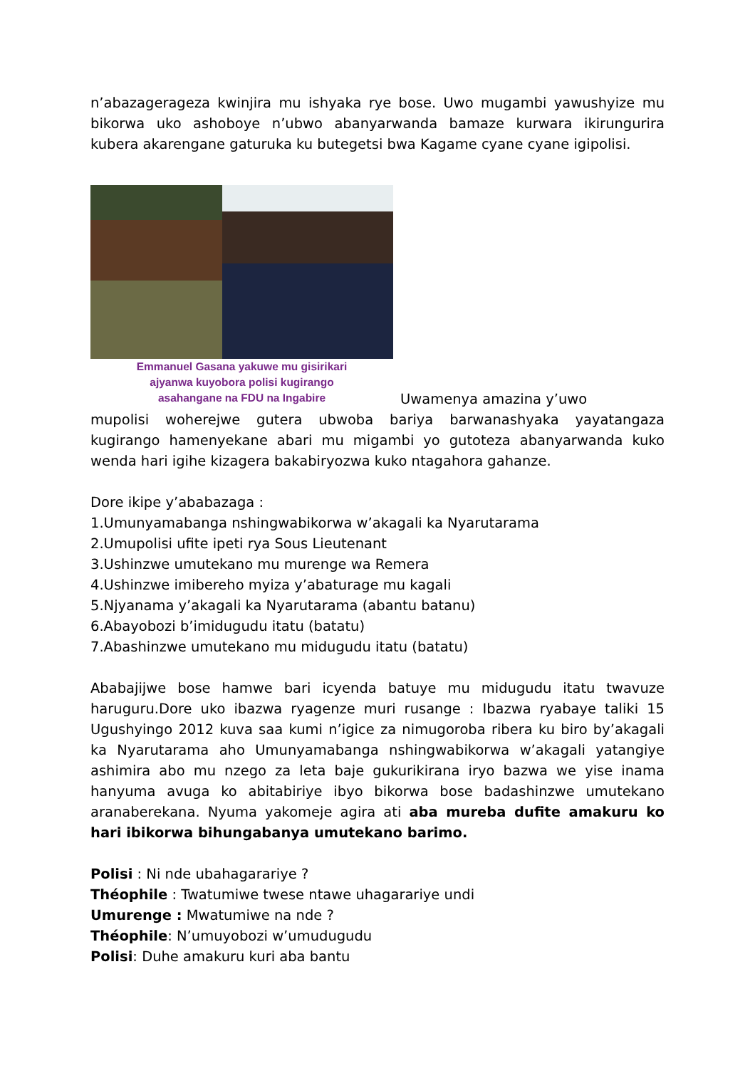n’abazagerageza kwinjira mu ishyaka rye bose. Uwo mugambi yawushyize mu bikorwa uko ashoboye n’ubwo abanyarwanda bamaze kurwara ikirungurira kubera akarengane gaturuka ku butegetsi bwa Kagame cyane cyane igipolisi.
Emmanuel Gasana yakuwe mu gisirikari
ajyanwa kuyobora polisi kugirango
asahangane na FDU na Ingabire
Uwamenya amazina y’uwo
mupolisi woherejwe gutera ubwoba bariya barwanashyaka yayatangaza kugirango hamenyekane abari mu migambi yo gutoteza abanyarwanda kuko wenda hari igihe kizagera bakabiryozwa kuko ntagahora gahanze.
Dore ikipe y’ababazaga :
1.Umunyamabanga nshingwabikorwa w’akagali ka Nyarutarama
2.Umupolisi ufite ipeti rya Sous Lieutenant
3.Ushinzwe umutekano mu murenge wa Remera
4.Ushinzwe imibereho myiza y’abaturage mu kagali
5.Njyanama y’akagali ka Nyarutarama (abantu batanu)
6.Abayobozi b’imidugudu itatu (batatu)
7.Abashinzwe umutekano mu midugudu itatu (batatu)
Ababajijwe bose hamwe bari icyenda batuye mu midugudu itatu twavuze haruguru.Dore uko ibazwa ryagenze muri rusange : Ibazwa ryabaye taliki 15 Ugushyingo 2012 kuva saa kumi n’igice za nimugoroba ribera ku biro by’akagali ka Nyarutarama aho Umunyamabanga nshingwabikorwa w’akagali yatangiye ashimira abo mu nzego za leta baje gukurikirana iryo bazwa we yise inama hanyuma avuga ko abitabiriye ibyo bikorwa bose badashinzwe umutekano aranaberekana. Nyuma yakomeje agira ati aba mureba dufite amakuru ko hari ibikorwa bihungabanya umutekano barimo.
Polisi : Ni nde ubahagarariye ?
Théophile : Twatumiwe twese ntawe uhagarariye undi
Umurenge : Mwatumiwe na nde ?
Théophile: N’umuyobozi w’umudugudu
Polisi: Duhe amakuru kuri aba bantu